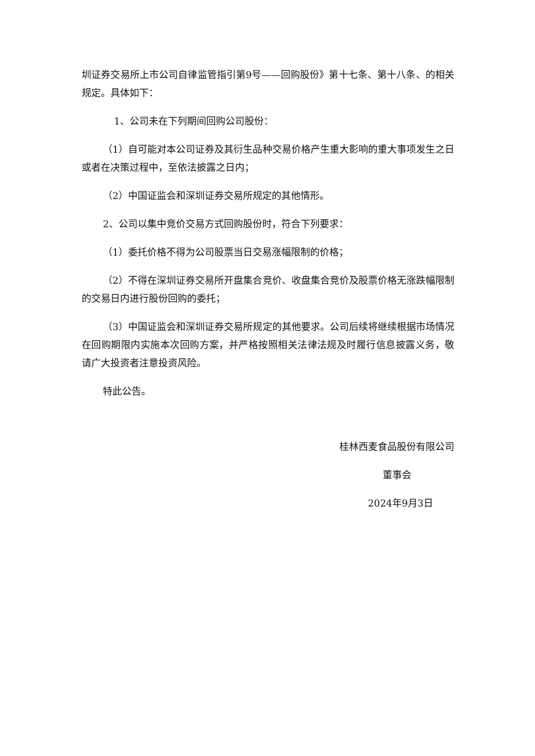圳证券交易所上市公司自律监管指引第9号——回购股份》第十七条、第十八条、的相关规定。具体如下：
1、公司未在下列期间回购公司股份：
（1）自可能对本公司证券及其衍生品种交易价格产生重大影响的重大事项发生之日或者在决策过程中，至依法披露之日内；
（2）中国证监会和深圳证券交易所规定的其他情形。
2、公司以集中竞价交易方式回购股份时，符合下列要求：
（1）委托价格不得为公司股票当日交易涨幅限制的价格；
（2）不得在深圳证券交易所开盘集合竞价、收盘集合竞价及股票价格无涨跌幅限制的交易日内进行股份回购的委托；
（3）中国证监会和深圳证券交易所规定的其他要求。公司后续将继续根据市场情况在回购期限内实施本次回购方案，并严格按照相关法律法规及时履行信息披露义务，敬请广大投资者注意投资风险。
特此公告。
桂林西麦食品股份有限公司
董事会
2024年9月3日